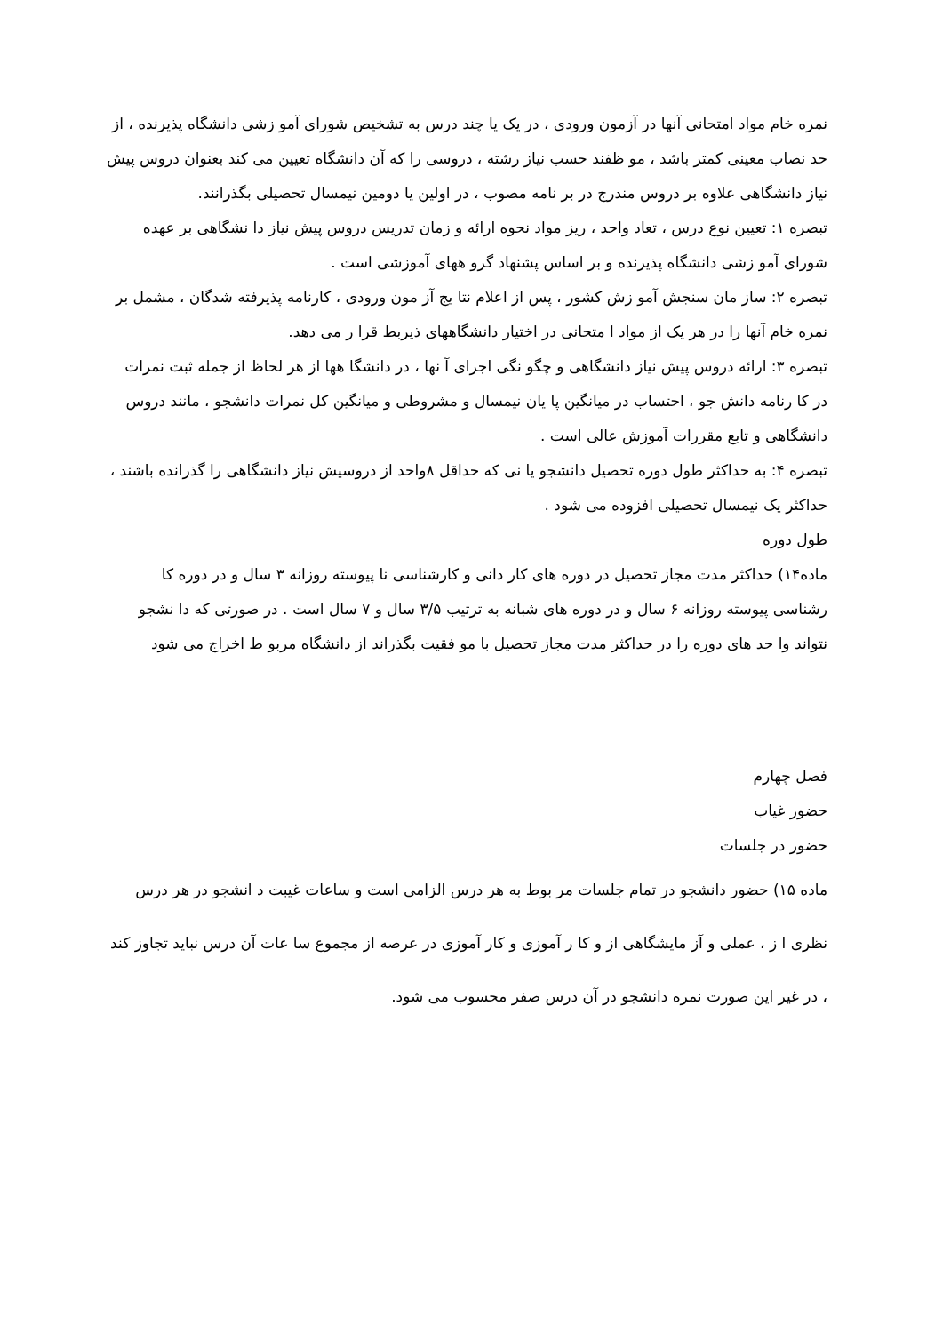نمره خام مواد امتحانی آنها در آزمون ورودی ، در یک یا چند درس به تشخیص شورای آمو زشی دانشگاه پذیرنده ، از حد نصاب معینی کمتر باشد ، مو ظفند حسب نیاز رشته ، دروسی را که آن دانشگاه تعیین می کند بعنوان دروس پیش نیاز دانشگاهی علاوه بر دروس مندرج در بر نامه مصوب ، در اولین یا دومین نیمسال تحصیلی بگذرانند.
تبصره ۱: تعیین نوع درس ، تعاد واحد ، ریز مواد نحوه ارائه و زمان تدریس دروس پیش نیاز دا نشگاهی بر عهده
شورای آمو زشی دانشگاه پذیرنده و بر اساس پشنهاد گرو ههای آموزشی است .
تبصره ۲: ساز مان سنجش آمو زش کشور ، پس از اعلام نتا یج آز مون ورودی ، کارنامه پذیرفته شدگان ، مشمل بر نمره خام آنها را در هر یک از مواد ا متحانی در اختیار دانشگاههای ذیربط قرا ر می دهد.
تبصره ۳: ارائه دروس پیش نیاز دانشگاهی و چگو نگی اجرای آ نها ، در دانشگا هها از هر لحاظ از جمله ثبت نمرات در کا رنامه دانش جو ، احتساب در میانگین پا یان نیمسال و مشروطی و میانگین کل نمرات دانشجو ، مانند دروس دانشگاهی و تابع مقررات آموزش عالی است .
تبصره ۴: به حداکثر طول دوره تحصیل دانشجو یا نی که حداقل ۸واحد از دروسیش نیاز دانشگاهی را گذرانده باشند ، حداکثر یک نیمسال تحصیلی افزوده می شود .
طول دوره
ماده۱۴) حداکثر مدت مجاز تحصیل در دوره های کار دانی و کارشناسی نا پیوسته روزانه ۳ سال و در دوره کا رشناسی پیوسته روزانه ۶ سال و در دوره های شبانه به ترتیب ۳/۵ سال و ۷ سال است . در صورتی که دا نشجو نتواند وا حد های دوره را در حداکثر مدت مجاز تحصیل با مو فقیت بگذراند از دانشگاه مربو ط اخراج می شود
فصل چهارم
حضور غیاب
حضور در جلسات
ماده ۱۵) حضور دانشجو در تمام جلسات مر بوط به هر درس الزامی است و ساعات غیبت د انشجو در هر درس نظری ا ز ، عملی و آز مایشگاهی از و کا ر آموزی و کار آموزی در عرصه از مجموع سا عات آن درس نباید تجاوز کند ، در غیر این صورت نمره دانشجو در آن درس صفر محسوب می شود.